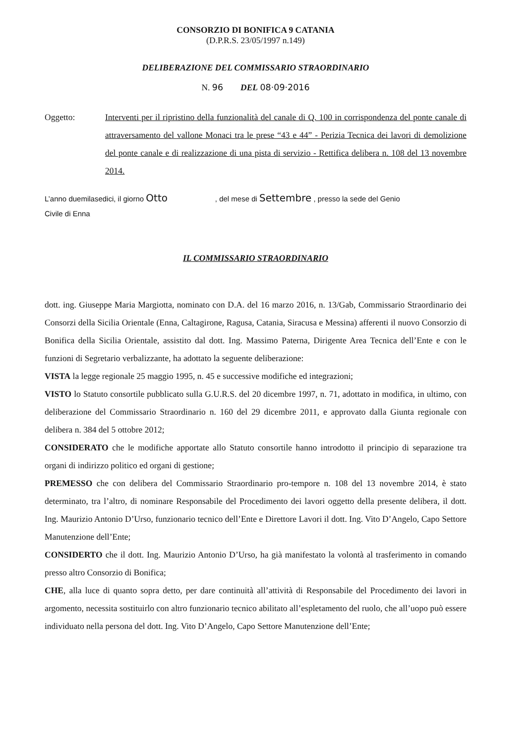CONSORZIO DI BONIFICA 9 CATANIA
(D.P.R.S. 23/05/1997 n.149)
DELIBERAZIONE DEL COMMISSARIO STRAORDINARIO
N. 96 DEL 08·09·2016
Oggetto: Interventi per il ripristino della funzionalità del canale di Q. 100 in corrispondenza del ponte canale di attraversamento del vallone Monaci tra le prese “43 e 44” - Perizia Tecnica dei lavori di demolizione del ponte canale e di realizzazione di una pista di servizio - Rettifica delibera n. 108 del 13 novembre 2014.
L’anno duemilasedici, il giorno Otto , del mese di Settembre , presso la sede del Genio
Civile di Enna
IL COMMISSARIO STRAORDINARIO
dott. ing. Giuseppe Maria Margiotta, nominato con D.A. del 16 marzo 2016, n. 13/Gab, Commissario Straordinario dei Consorzi della Sicilia Orientale (Enna, Caltagirone, Ragusa, Catania, Siracusa e Messina) afferenti il nuovo Consorzio di Bonifica della Sicilia Orientale, assistito dal dott. Ing. Massimo Paterna, Dirigente Area Tecnica dell’Ente e con le funzioni di Segretario verbalizzante, ha adottato la seguente deliberazione:
VISTA la legge regionale 25 maggio 1995, n. 45 e successive modifiche ed integrazioni;
VISTO lo Statuto consortile pubblicato sulla G.U.R.S. del 20 dicembre 1997, n. 71, adottato in modifica, in ultimo, con deliberazione del Commissario Straordinario n. 160 del 29 dicembre 2011, e approvato dalla Giunta regionale con delibera n. 384 del 5 ottobre 2012;
CONSIDERATO che le modifiche apportate allo Statuto consortile hanno introdotto il principio di separazione tra organi di indirizzo politico ed organi di gestione;
PREMESSO che con delibera del Commissario Straordinario pro-tempore n. 108 del 13 novembre 2014, è stato determinato, tra l’altro, di nominare Responsabile del Procedimento dei lavori oggetto della presente delibera, il dott. Ing. Maurizio Antonio D’Urso, funzionario tecnico dell’Ente e Direttore Lavori il dott. Ing. Vito D’Angelo, Capo Settore Manutenzione dell’Ente;
CONSIDERTO che il dott. Ing. Maurizio Antonio D’Urso, ha già manifestato la volontà al trasferimento in comando presso altro Consorzio di Bonifica;
CHE, alla luce di quanto sopra detto, per dare continuità all’attività di Responsabile del Procedimento dei lavori in argomento, necessita sostituirlo con altro funzionario tecnico abilitato all’espletamento del ruolo, che all’uopo può essere individuato nella persona del dott. Ing. Vito D’Angelo, Capo Settore Manutenzione dell’Ente;